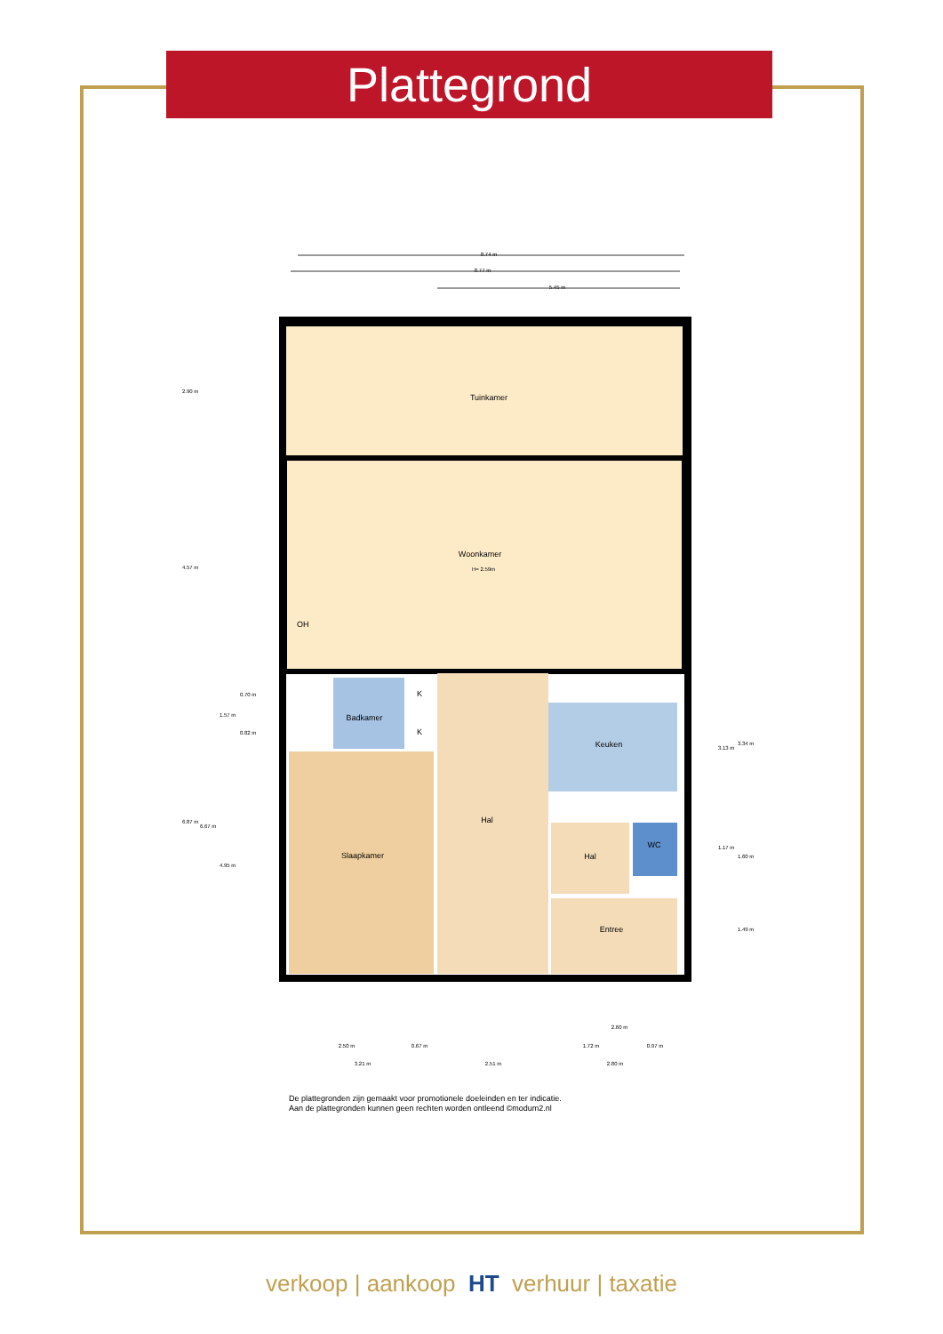Plattegrond
Tuinkamer
Woonkamer
H= 2.59m
OH
Badkamer
K
K
Keuken
Hal
Slaapkamer
Hal
WC
Entree
8.74 m
8.77 m
5.45 m
2.90 m
4.57 m
6.87 m
6.67 m
1.57 m
4.95 m
0.70 m
0.82 m
3.13 m
3.34 m
1.17 m
1.60 m
1.49 m
2.60 m
2.50 m
0.67 m
1.72 m
0.97 m
3.21 m
2.51 m
2.80 m
De plattegronden zijn gemaakt voor promotionele doeleinden en ter indicatie.
Aan de plattegronden kunnen geen rechten worden ontleend ©modum2.nl
verkoop | aankoop HT verhuur | taxatie